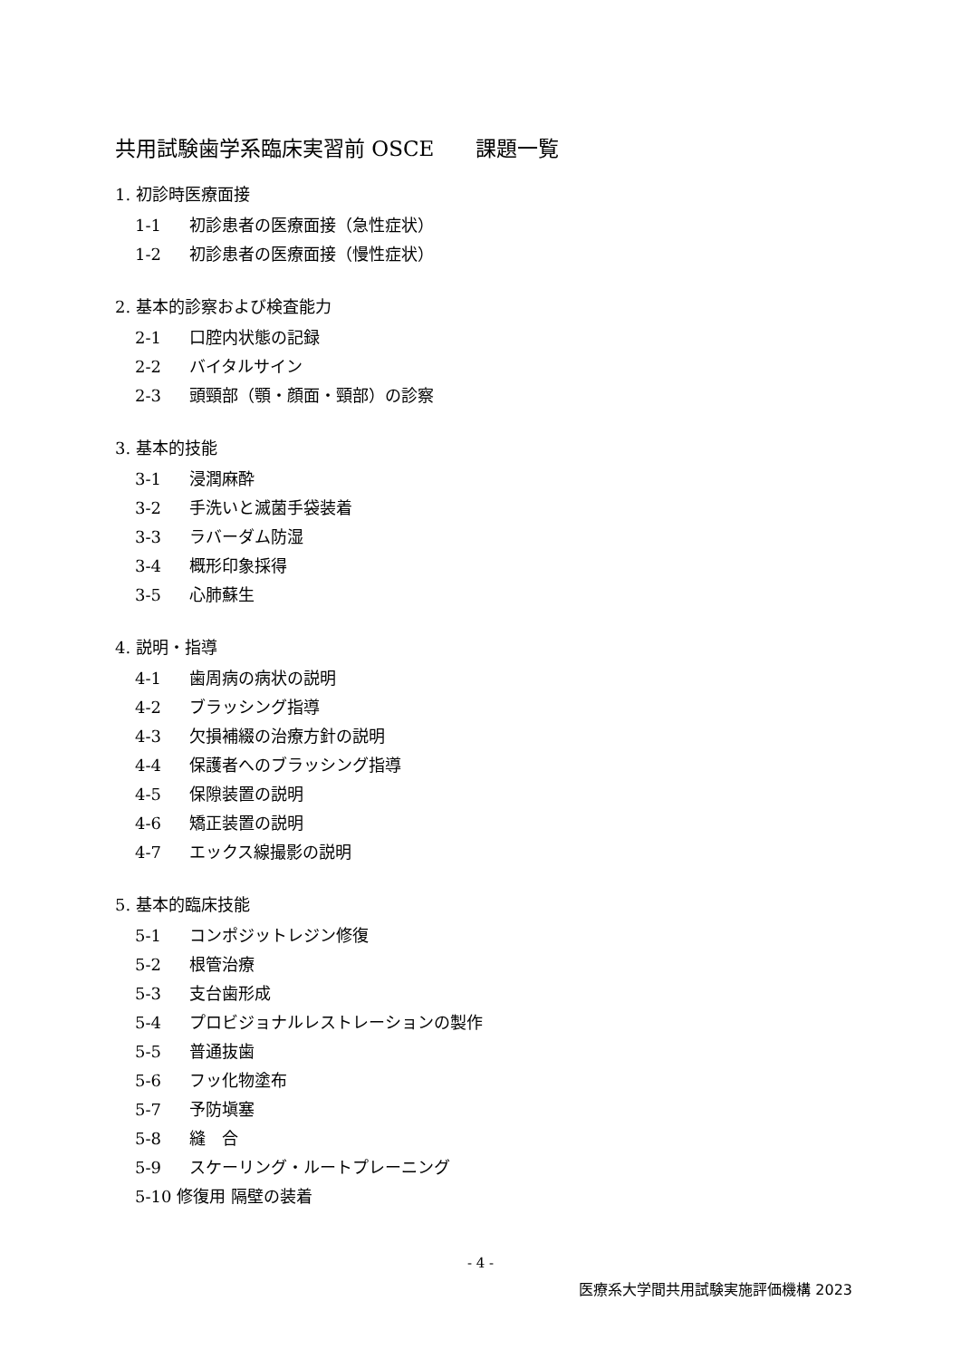共用試験歯学系臨床実習前 OSCE　　課題一覧
1. 初診時医療面接
1-1 初診患者の医療面接（急性症状）
1-2 初診患者の医療面接（慢性症状）
2. 基本的診察および検査能力
2-1 口腔内状態の記録
2-2 バイタルサイン
2-3 頭頸部（顎・顔面・頸部）の診察
3. 基本的技能
3-1 浸潤麻酔
3-2 手洗いと滅菌手袋装着
3-3 ラバーダム防湿
3-4 概形印象採得
3-5 心肺蘇生
4. 説明・指導
4-1 歯周病の病状の説明
4-2 ブラッシング指導
4-3 欠損補綴の治療方針の説明
4-4 保護者へのブラッシング指導
4-5 保隙装置の説明
4-6 矯正装置の説明
4-7 エックス線撮影の説明
5. 基本的臨床技能
5-1 コンポジットレジン修復
5-2 根管治療
5-3 支台歯形成
5-4 プロビジョナルレストレーションの製作
5-5 普通抜歯
5-6 フッ化物塗布
5-7 予防塡塞
5-8 縫　合
5-9 スケーリング・ルートプレーニング
5-10 修復用 隔壁の装着
- 4 -
医療系大学間共用試験実施評価機構 2023